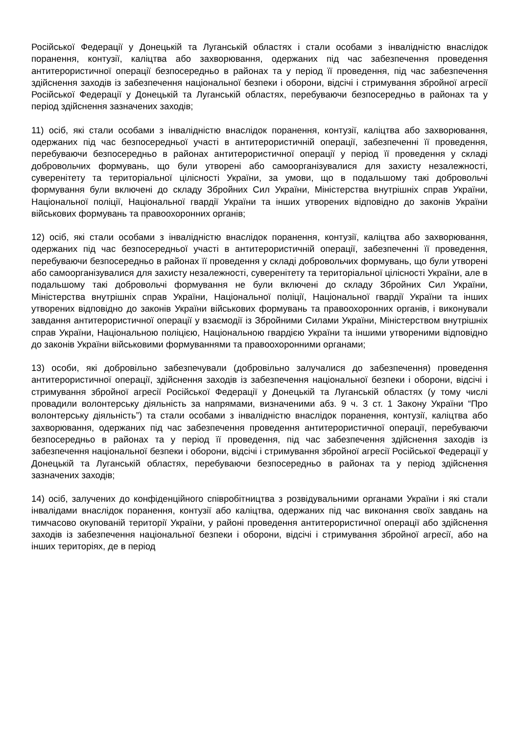Російської Федерації у Донецькій та Луганській областях і стали особами з інвалідністю внаслідок поранення, контузії, каліцтва або захворювання, одержаних під час забезпечення проведення антитерористичної операції безпосередньо в районах та у період її проведення, під час забезпечення здійснення заходів із забезпечення національної безпеки і оборони, відсічі і стримування збройної агресії Російської Федерації у Донецькій та Луганській областях, перебуваючи безпосередньо в районах та у період здійснення зазначених заходів;
11) осіб, які стали особами з інвалідністю внаслідок поранення, контузії, каліцтва або захворювання, одержаних під час безпосередньої участі в антитерористичній операції, забезпеченні її проведення, перебуваючи безпосередньо в районах антитерористичної операції у період її проведення у складі добровольчих формувань, що були утворені або самоорганізувалися для захисту незалежності, суверенітету та територіальної цілісності України, за умови, що в подальшому такі добровольчі формування були включені до складу Збройних Сил України, Міністерства внутрішніх справ України, Національної поліції, Національної гвардії України та інших утворених відповідно до законів України військових формувань та правоохоронних органів;
12) осіб, які стали особами з інвалідністю внаслідок поранення, контузії, каліцтва або захворювання, одержаних під час безпосередньої участі в антитерористичній операції, забезпеченні її проведення, перебуваючи безпосередньо в районах її проведення у складі добровольчих формувань, що були утворені або самоорганізувалися для захисту незалежності, суверенітету та територіальної цілісності України, але в подальшому такі добровольчі формування не були включені до складу Збройних Сил України, Міністерства внутрішніх справ України, Національної поліції, Національної гвардії України та інших утворених відповідно до законів України військових формувань та правоохоронних органів, і виконували завдання антитерористичної операції у взаємодії із Збройними Силами України, Міністерством внутрішніх справ України, Національною поліцією, Національною гвардією України та іншими утвореними відповідно до законів України військовими формуваннями та правоохоронними органами;
13) особи, які добровільно забезпечували (добровільно залучалися до забезпечення) проведення антитерористичної операції, здійснення заходів із забезпечення національної безпеки і оборони, відсічі і стримування збройної агресії Російської Федерації у Донецькій та Луганській областях (у тому числі провадили волонтерську діяльність за напрямами, визначеними абз. 9 ч. 3 ст. 1 Закону України “Про волонтерську діяльність”) та стали особами з інвалідністю внаслідок поранення, контузії, каліцтва або захворювання, одержаних під час забезпечення проведення антитерористичної операції, перебуваючи безпосередньо в районах та у період її проведення, під час забезпечення здійснення заходів із забезпечення національної безпеки і оборони, відсічі і стримування збройної агресії Російської Федерації у Донецькій та Луганській областях, перебуваючи безпосередньо в районах та у період здійснення зазначених заходів;
14) осіб, залучених до конфіденційного співробітництва з розвідувальними органами України і які стали інвалідами внаслідок поранення, контузії або каліцтва, одержаних під час виконання своїх завдань на тимчасово окупованій території України, у районі проведення антитерористичної операції або здійснення заходів із забезпечення національної безпеки і оборони, відсічі і стримування збройної агресії, або на інших територіях, де в період